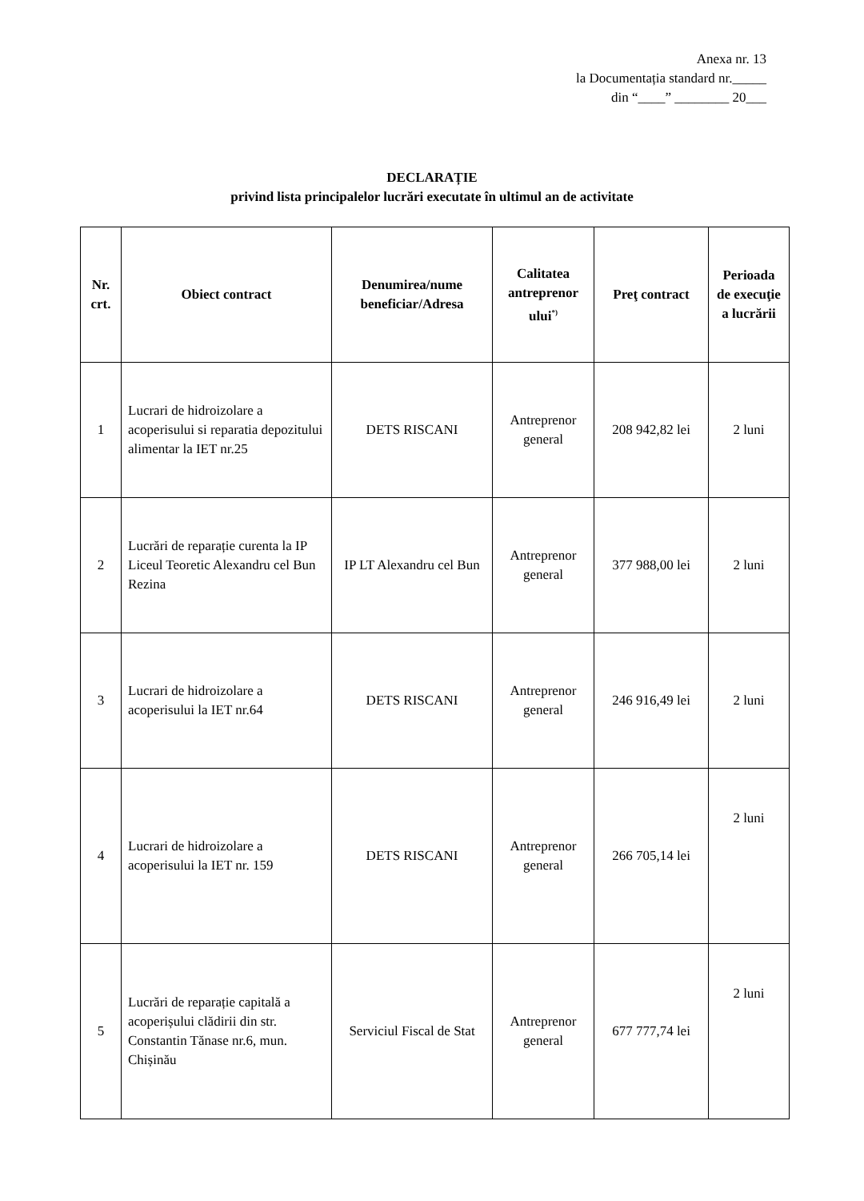Anexa nr. 13
la Documentația standard nr._____
din “____” ________ 20___
DECLARAȚIE
privind lista principalelor lucrări executate în ultimul an de activitate
| Nr. crt. | Obiect contract | Denumirea/nume beneficiar/Adresa | Calitatea antreprenor ului<sup>*)</sup> | Preţ contract | Perioada de execuţie a lucrării |
| --- | --- | --- | --- | --- | --- |
| 1 | Lucrari de hidroizolare a acoperisului si reparatia depozitului alimentar la IET nr.25 | DETS RISCANI | Antreprenor general | 208 942,82 lei | 2 luni |
| 2 | Lucrări de reparație curenta la IP Liceul Teoretic Alexandru cel Bun Rezina | IP LT Alexandru cel Bun | Antreprenor general | 377 988,00 lei | 2 luni |
| 3 | Lucrari de hidroizolare a acoperisului la IET nr.64 | DETS RISCANI | Antreprenor general | 246 916,49 lei | 2 luni |
| 4 | Lucrari de hidroizolare a acoperisului la IET nr. 159 | DETS RISCANI | Antreprenor general | 266 705,14 lei | 2 luni |
| 5 | Lucrări de reparație capitală a acoperișului clădirii din str. Constantin Tănase nr.6, mun. Chișinău | Serviciul Fiscal de Stat | Antreprenor general | 677 777,74 lei | 2 luni |